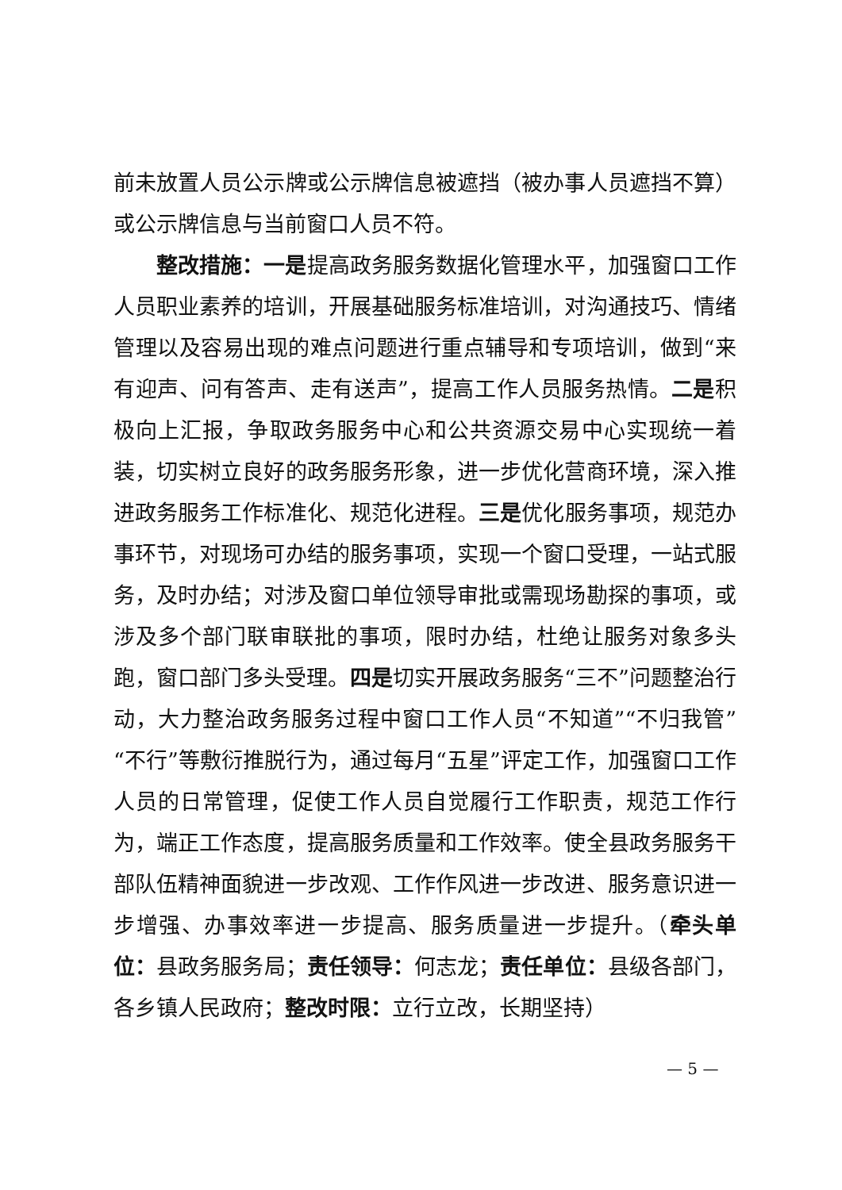前未放置人员公示牌或公示牌信息被遮挡（被办事人员遮挡不算）或公示牌信息与当前窗口人员不符。
整改措施：一是提高政务服务数据化管理水平，加强窗口工作人员职业素养的培训，开展基础服务标准培训，对沟通技巧、情绪管理以及容易出现的难点问题进行重点辅导和专项培训，做到“来有迎声、问有答声、走有送声”，提高工作人员服务热情。二是积极向上汇报，争取政务服务中心和公共资源交易中心实现统一着装，切实树立良好的政务服务形象，进一步优化营商环境，深入推进政务服务工作标准化、规范化进程。三是优化服务事项，规范办事环节，对现场可办结的服务事项，实现一个窗口受理，一站式服务，及时办结；对涉及窗口单位领导审批或需现场勘探的事项，或涉及多个部门联审联批的事项，限时办结，杜绝让服务对象多头跑，窗口部门多头受理。四是切实开展政务服务“三不”问题整治行动，大力整治政务服务过程中窗口工作人员“不知道”“不归我管”“不行”等敷衍推脱行为，通过每月“五星”评定工作，加强窗口工作人员的日常管理，促使工作人员自觉履行工作职责，规范工作行为，端正工作态度，提高服务质量和工作效率。使全县政务服务干部队伍精神面貌进一步改观、工作作风进一步改进、服务意识进一步增强、办事效率进一步提高、服务质量进一步提升。（牵头单位：县政务服务局；责任领导：何志龙；责任单位：县级各部门，各乡镇人民政府；整改时限：立行立改，长期坚持）
— 5 —